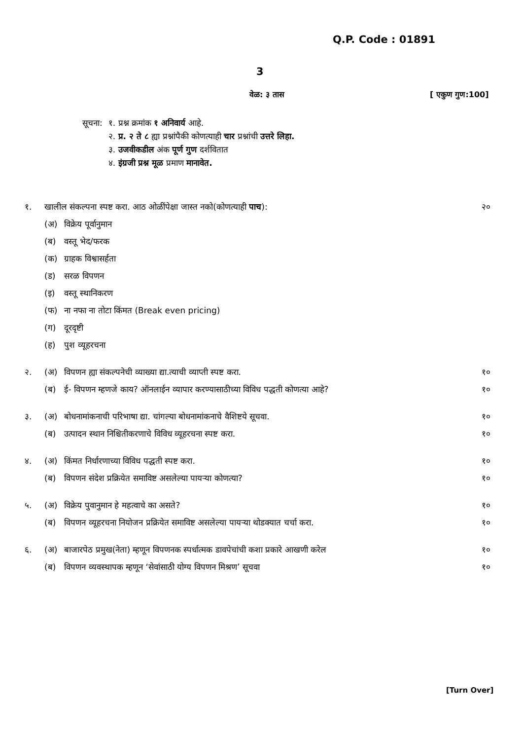Q.P. Code : 01891
3
वेळ: ३ तास [ एकुण गुण:100]
| सूचना: | १. प्रश्न क्रमांक १ अनिवार्य आहे. |
| | २. प्र. २ ते ८ ह्या प्रश्नांपैकी कोणत्याही चार प्रश्नांची उत्तरे लिहा. |
| | ३. उजवीकडील अंक पूर्ण गुण दर्शवितात |
| | ४. इंग्रजी प्रश्न मूळ प्रमाण मानावेत. |
| १. | खालील संकल्पना स्पष्ट करा. आठ ओळींपेक्षा जास्त नको(कोणत्याही पाच ): | | २० |
| | (अ) | विक्रेय पूर्वानुमान | |
| | (ब) | वस्तू भेद/फरक | |
| | (क) | ग्राहक विश्वासर्हता | |
| | (ड) | सरळ विपणन | |
| | (इ) | वस्तू स्थानिकरण | |
| | (फ) | ना नफा ना तोटा किंमत (Break even pricing) | |
| | (ग) | दूरदृष्टी | |
| | (ह) | पुश व्यूहरचना | |
| २. | (अ) | विपणन ह्या संकल्पनेची व्याख्या द्या.त्याची व्याप्ती स्पष्ट करा. | १० |
| | (ब) | ई- विपणन म्हणजे काय? ऑनलाईन व्यापार करण्यासाठीच्या विविध पद्धती कोणत्या आहे? | १० |
| ३. | (अ) | बोधनामांकनाची परिभाषा द्या. चांगल्या बोधनामांकनाचे वैशिष्टये सूचवा. | १० |
| | (ब) | उत्पादन स्थान निश्चितीकरणाचे विविध व्यूहरचना स्पष्ट करा. | १० |
| ४. | (अ) | किंमत निर्धारणाच्या विविध पद्धती स्पष्ट करा. | १० |
| | (ब) | विपणन संदेश प्रक्रियेत समाविष्ट असलेल्या पायऱ्या कोणत्या? | १० |
| ५. | (अ) | विक्रेय पुवानुमान हे महत्वाचे का असते? | १० |
| | (ब) | विपणन व्यूहरचना नियोजन प्रक्रियेत समाविष्ट असलेल्या पायऱ्या थोडक्यात चर्चा करा. | १० |
| ६. | (अ) | बाजारपेठ प्रमुख(नेता) म्हणून विपणनक स्पर्धात्मक डावपेचांची कशा प्रकारे आखणी करेल | १० |
| | (ब) | विपणन व्यवस्थापक म्हणून ‘सेवांसाठी योग्य विपणन मिश्रण’ सूचवा | १० |
[Turn Over]